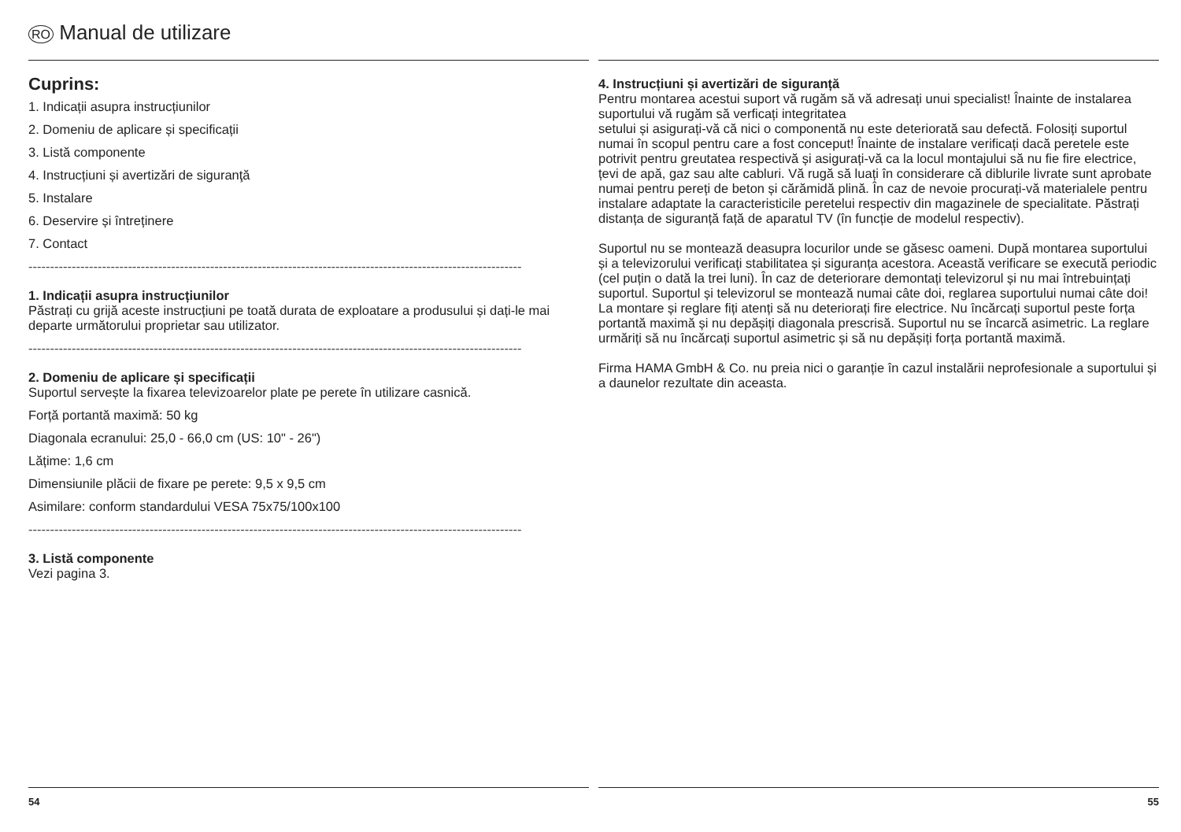RO Manual de utilizare
Cuprins:
1. Indicații asupra instrucțiunilor
2. Domeniu de aplicare și specificații
3. Listă componente
4. Instrucțiuni și avertizări de siguranţă
5. Instalare
6. Deservire și întreținere
7. Contact
------------------------------------------------------------------------------------------------------------------
1. Indicații asupra instrucțiunilor
Păstrați cu grijă aceste instrucțiuni pe toată durata de exploatare a produsului și dați-le mai departe următorului proprietar sau utilizator.
------------------------------------------------------------------------------------------------------------------
2. Domeniu de aplicare și specificații
Suportul servește la fixarea televizoarelor plate pe perete în utilizare casnică.
Forță portantă maximă: 50 kg
Diagonala ecranului: 25,0 - 66,0 cm (US: 10" - 26")
Lățime: 1,6 cm
Dimensiunile plăcii de fixare pe perete: 9,5 x 9,5 cm
Asimilare: conform standardului VESA 75x75/100x100
------------------------------------------------------------------------------------------------------------------
3. Listă componente
Vezi pagina 3.
54
4. Instrucțiuni și avertizări de siguranță
Pentru montarea acestui suport vă rugăm să vă adresați unui specialist! Înainte de instalarea suportului vă rugăm să verficați integritatea
setului și asigurați-vă că nici o componentă nu este deteriorată sau defectă. Folosiți suportul numai în scopul pentru care a fost conceput! Înainte de instalare verificați dacă peretele este potrivit pentru greutatea respectivă și asigurați-vă ca la locul montajului să nu fie fire electrice, țevi de apă, gaz sau alte cabluri. Vă rugă să luați în considerare că diblurile livrate sunt aprobate numai pentru pereți de beton și cărămidă plină. În caz de nevoie procurați-vă materialele pentru instalare adaptate la caracteristicile peretelui respectiv din magazinele de specialitate. Păstrați distanța de siguranță față de aparatul TV (în funcție de modelul respectiv).
Suportul nu se montează deasupra locurilor unde se găsesc oameni. După montarea suportului și a televizorului verificați stabilitatea și siguranța acestora. Această verificare se execută periodic (cel puțin o dată la trei luni). În caz de deteriorare demontați televizorul și nu mai întrebuințați suportul. Suportul și televizorul se montează numai câte doi, reglarea suportului numai câte doi! La montare și reglare fiți atenți să nu deteriorați fire electrice. Nu încărcați suportul peste forța portantă maximă și nu depășiți diagonala prescrisă. Suportul nu se încarcă asimetric. La reglare urmăriți să nu încărcați suportul asimetric și să nu depășiți forța portantă maximă.
Firma HAMA GmbH & Co. nu preia nici o garanție în cazul instalării neprofesionale a suportului și a daunelor rezultate din aceasta.
55